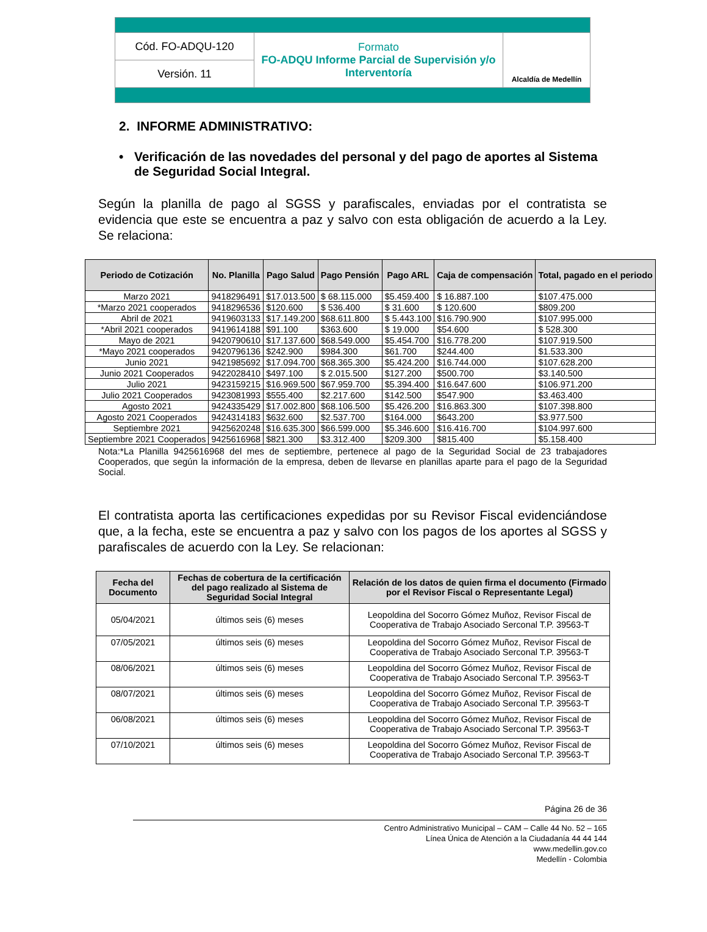| Cód. FO-ADQU-120 | Formato FO-ADQU Informe Parcial de Supervisión y/o Interventoría | Alcaldía de Medellín |
| Versión. 11 | | |
2. INFORME ADMINISTRATIVO:
• Verificación de las novedades del personal y del pago de aportes al Sistema de Seguridad Social Integral.
Según la planilla de pago al SGSS y parafiscales, enviadas por el contratista se evidencia que este se encuentra a paz y salvo con esta obligación de acuerdo a la Ley. Se relaciona:
| Periodo de Cotización | No. Planilla | Pago Salud | Pago Pensión | Pago ARL | Caja de compensación | Total, pagado en el periodo |
| --- | --- | --- | --- | --- | --- | --- |
| Marzo 2021 | 9418296491 | $17.013.500 | $ 68.115.000 | $5.459.400 | $ 16.887.100 | $107.475.000 |
| *Marzo 2021 cooperados | 9418296536 | $120.600 | $ 536.400 | $ 31.600 | $ 120.600 | $809.200 |
| Abril de 2021 | 9419603133 | $17.149.200 | $68.611.800 | $ 5.443.100 | $16.790.900 | $107.995.000 |
| *Abril 2021 cooperados | 9419614188 | $91.100 | $363.600 | $ 19.000 | $54.600 | $ 528.300 |
| Mayo de 2021 | 9420790610 | $17.137.600 | $68.549.000 | $5.454.700 | $16.778.200 | $107.919.500 |
| *Mayo 2021 cooperados | 9420796136 | $242.900 | $984.300 | $61.700 | $244.400 | $1.533.300 |
| Junio 2021 | 9421985692 | $17.094.700 | $68.365.300 | $5.424.200 | $16.744.000 | $107.628.200 |
| Junio 2021 Cooperados | 9422028410 | $497.100 | $ 2.015.500 | $127.200 | $500.700 | $3.140.500 |
| Julio 2021 | 9423159215 | $16.969.500 | $67.959.700 | $5.394.400 | $16.647.600 | $106.971.200 |
| Julio 2021 Cooperados | 9423081993 | $555.400 | $2.217.600 | $142.500 | $547.900 | $3.463.400 |
| Agosto 2021 | 9424335429 | $17.002.800 | $68.106.500 | $5.426.200 | $16.863.300 | $107.398.800 |
| Agosto 2021 Cooperados | 9424314183 | $632.600 | $2.537.700 | $164.000 | $643.200 | $3.977.500 |
| Septiembre 2021 | 9425620248 | $16.635.300 | $66.599.000 | $5.346.600 | $16.416.700 | $104.997.600 |
| Septiembre 2021 Cooperados | 9425616968 | $821.300 | $3.312.400 | $209.300 | $815.400 | $5.158.400 |
Nota:*La Planilla 9425616968 del mes de septiembre, pertenece al pago de la Seguridad Social de 23 trabajadores Cooperados, que según la información de la empresa, deben de llevarse en planillas aparte para el pago de la Seguridad Social.
El contratista aporta las certificaciones expedidas por su Revisor Fiscal evidenciándose que, a la fecha, este se encuentra a paz y salvo con los pagos de los aportes al SGSS y parafiscales de acuerdo con la Ley. Se relacionan:
| Fecha del Documento | Fechas de cobertura de la certificación del pago realizado al Sistema de Seguridad Social Integral | Relación de los datos de quien firma el documento (Firmado por el Revisor Fiscal o Representante Legal) |
| --- | --- | --- |
| 05/04/2021 | últimos seis (6) meses | Leopoldina del Socorro Gómez Muñoz, Revisor Fiscal de Cooperativa de Trabajo Asociado Serconal T.P. 39563-T |
| 07/05/2021 | últimos seis (6) meses | Leopoldina del Socorro Gómez Muñoz, Revisor Fiscal de Cooperativa de Trabajo Asociado Serconal T.P. 39563-T |
| 08/06/2021 | últimos seis (6) meses | Leopoldina del Socorro Gómez Muñoz, Revisor Fiscal de Cooperativa de Trabajo Asociado Serconal T.P. 39563-T |
| 08/07/2021 | últimos seis (6) meses | Leopoldina del Socorro Gómez Muñoz, Revisor Fiscal de Cooperativa de Trabajo Asociado Serconal T.P. 39563-T |
| 06/08/2021 | últimos seis (6) meses | Leopoldina del Socorro Gómez Muñoz, Revisor Fiscal de Cooperativa de Trabajo Asociado Serconal T.P. 39563-T |
| 07/10/2021 | últimos seis (6) meses | Leopoldina del Socorro Gómez Muñoz, Revisor Fiscal de Cooperativa de Trabajo Asociado Serconal T.P. 39563-T |
Página 26 de 36
Centro Administrativo Municipal – CAM – Calle 44 No. 52 – 165
Línea Única de Atención a la Ciudadanía 44 44 144
www.medellin.gov.co
Medellín - Colombia